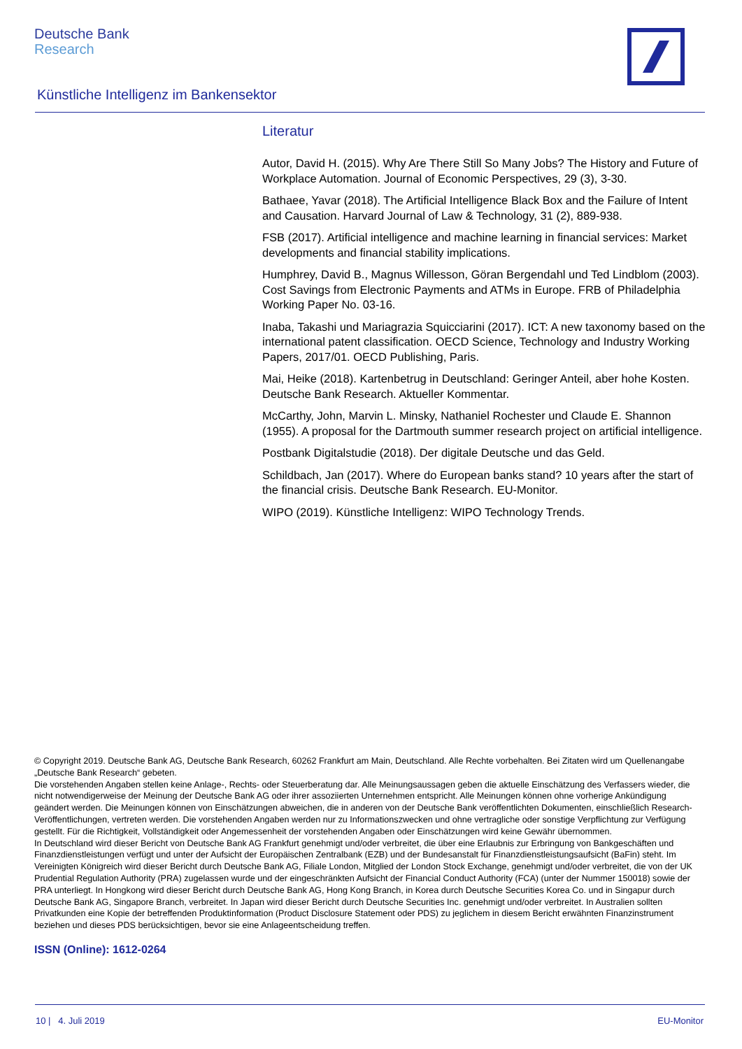Deutsche Bank
Research
Künstliche Intelligenz im Bankensektor
Literatur
Autor, David H. (2015). Why Are There Still So Many Jobs? The History and Future of Workplace Automation. Journal of Economic Perspectives, 29 (3), 3-30.
Bathaee, Yavar (2018). The Artificial Intelligence Black Box and the Failure of Intent and Causation. Harvard Journal of Law & Technology, 31 (2), 889-938.
FSB (2017). Artificial intelligence and machine learning in financial services: Market developments and financial stability implications.
Humphrey, David B., Magnus Willesson, Göran Bergendahl und Ted Lindblom (2003). Cost Savings from Electronic Payments and ATMs in Europe. FRB of Philadelphia Working Paper No. 03-16.
Inaba, Takashi und Mariagrazia Squicciarini (2017). ICT: A new taxonomy based on the international patent classification. OECD Science, Technology and Industry Working Papers, 2017/01. OECD Publishing, Paris.
Mai, Heike (2018). Kartenbetrug in Deutschland: Geringer Anteil, aber hohe Kosten. Deutsche Bank Research. Aktueller Kommentar.
McCarthy, John, Marvin L. Minsky, Nathaniel Rochester und Claude E. Shannon (1955). A proposal for the Dartmouth summer research project on artificial intelligence.
Postbank Digitalstudie (2018). Der digitale Deutsche und das Geld.
Schildbach, Jan (2017). Where do European banks stand? 10 years after the start of the financial crisis. Deutsche Bank Research. EU-Monitor.
WIPO (2019). Künstliche Intelligenz: WIPO Technology Trends.
© Copyright 2019. Deutsche Bank AG, Deutsche Bank Research, 60262 Frankfurt am Main, Deutschland. Alle Rechte vorbehalten. Bei Zitaten wird um Quellenangabe „Deutsche Bank Research“ gebeten.
Die vorstehenden Angaben stellen keine Anlage-, Rechts- oder Steuerberatung dar. Alle Meinungsaussagen geben die aktuelle Einschätzung des Verfassers wieder, die nicht notwendigerweise der Meinung der Deutsche Bank AG oder ihrer assoziierten Unternehmen entspricht. Alle Meinungen können ohne vorherige Ankündigung geändert werden. Die Meinungen können von Einschätzungen abweichen, die in anderen von der Deutsche Bank veröffentlichten Dokumenten, einschließlich Research-Veröffentlichungen, vertreten werden. Die vorstehenden Angaben werden nur zu Informationszwecken und ohne vertragliche oder sonstige Verpflichtung zur Verfügung gestellt. Für die Richtigkeit, Vollständigkeit oder Angemessenheit der vorstehenden Angaben oder Einschätzungen wird keine Gewähr übernommen.
In Deutschland wird dieser Bericht von Deutsche Bank AG Frankfurt genehmigt und/oder verbreitet, die über eine Erlaubnis zur Erbringung von Bankgeschäften und Finanzdienstleistungen verfügt und unter der Aufsicht der Europäischen Zentralbank (EZB) und der Bundesanstalt für Finanzdienstleistungsaufsicht (BaFin) steht. Im Vereinigten Königreich wird dieser Bericht durch Deutsche Bank AG, Filiale London, Mitglied der London Stock Exchange, genehmigt und/oder verbreitet, die von der UK Prudential Regulation Authority (PRA) zugelassen wurde und der eingeschränkten Aufsicht der Financial Conduct Authority (FCA) (unter der Nummer 150018) sowie der PRA unterliegt. In Hongkong wird dieser Bericht durch Deutsche Bank AG, Hong Kong Branch, in Korea durch Deutsche Securities Korea Co. und in Singapur durch Deutsche Bank AG, Singapore Branch, verbreitet. In Japan wird dieser Bericht durch Deutsche Securities Inc. genehmigt und/oder verbreitet. In Australien sollten Privatkunden eine Kopie der betreffenden Produktinformation (Product Disclosure Statement oder PDS) zu jeglichem in diesem Bericht erwähnten Finanzinstrument beziehen und dieses PDS berücksichtigen, bevor sie eine Anlageentscheidung treffen.
ISSN (Online): 1612-0264
10 | 4. Juli 2019 EU-Monitor